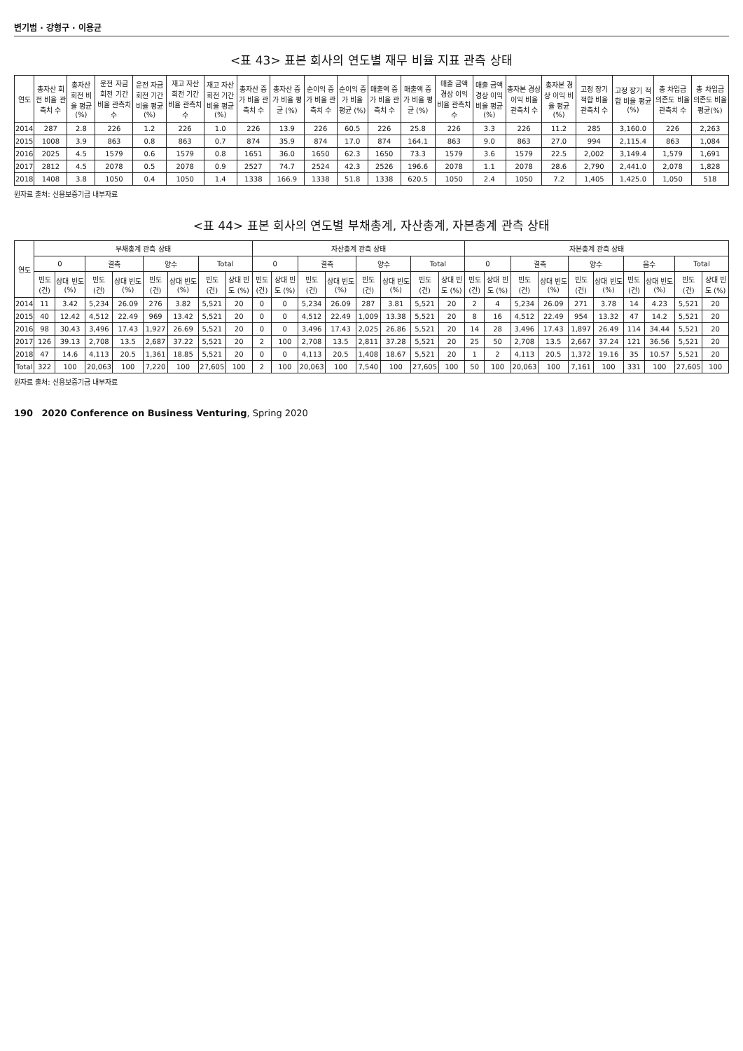변기범 · 강형구 · 이용균
<표 43> 표본 회사의 연도별 재무 비율 지표 관측 상태
| 연도 | 총자산 회전 비율 관측치 수 | 총자산 회전 비율 평균 (%) | 운전 자금 회전 기간 비율 관측치 수 | 운전 자금 회전 기간 비율 평균 (%) | 재고 자산 회전 기간 비율 관측치 수 | 재고 자산 회전 기간 비율 평균 (%) | 총자산 증가 비율 관측치 수 | 총자산 증가 비율 평균 (%) | 순이익 증가 비율 관측치 수 | 순이익 증가 비율 평균 (%) | 매출액 증가 비율 관측치 수 | 매출액 증가 비율 평균 (%) | 매출 금액 경상 이익 비율 관측치 수 | 매출 금액 경상 이익 비율 평균 (%) | 총자본 경상 이익 비율 관측치 수 | 총자본 경상 이익 비율 평균 (%) | 고정 장기 적합 비율 관측치 수 | 고정 장기 적합 비율 평균 (%) | 총 차입금 의존도 비율 관측치 수 | 총 차입금 의존도 비율 평균(%) |
| --- | --- | --- | --- | --- | --- | --- | --- | --- | --- | --- | --- | --- | --- | --- | --- | --- | --- | --- | --- | --- |
| 2014 | 287 | 2.8 | 226 | 1.2 | 226 | 1.0 | 226 | 13.9 | 226 | 60.5 | 226 | 25.8 | 226 | 3.3 | 226 | 11.2 | 285 | 3,160.0 | 226 | 2,263 |
| 2015 | 1008 | 3.9 | 863 | 0.8 | 863 | 0.7 | 874 | 35.9 | 874 | 17.0 | 874 | 164.1 | 863 | 9.0 | 863 | 27.0 | 994 | 2,115.4 | 863 | 1,084 |
| 2016 | 2025 | 4.5 | 1579 | 0.6 | 1579 | 0.8 | 1651 | 36.0 | 1650 | 62.3 | 1650 | 73.3 | 1579 | 3.6 | 1579 | 22.5 | 2,002 | 3,149.4 | 1,579 | 1,691 |
| 2017 | 2812 | 4.5 | 2078 | 0.5 | 2078 | 0.9 | 2527 | 74.7 | 2524 | 42.3 | 2526 | 196.6 | 2078 | 1.1 | 2078 | 28.6 | 2,790 | 2,441.0 | 2,078 | 1,828 |
| 2018 | 1408 | 3.8 | 1050 | 0.4 | 1050 | 1.4 | 1338 | 166.9 | 1338 | 51.8 | 1338 | 620.5 | 1050 | 2.4 | 1050 | 7.2 | 1,405 | 1,425.0 | 1,050 | 518 |
원자료 출처: 신용보증기금 내부자료
<표 44> 표본 회사의 연도별 부채총계, 자산총계, 자본총계 관측 상태
| 연도 | 부채총계 관측 상태 | | | | | | | | 자산총계 관측 상태 | | | | | | | | 자본총계 관측 상태 | | | | | | | | | |
| --- | --- | --- | --- | --- | --- | --- | --- | --- | --- | --- | --- | --- | --- | --- | --- | --- | --- | --- | --- | --- | --- | --- | --- | --- | --- | --- |
| | 0 | | 결측 | | 양수 | | Total | | 0 | | 결측 | | 양수 | | Total | | 0 | | 결측 | | 양수 | | 음수 | | Total | |
| | 빈도 (건) | 상대 빈도 (%) | 빈도 (건) | 상대 빈도 (%) | 빈도 (건) | 상대 빈도 (%) | 빈도 (건) | 상대 빈도 (%) | 빈도 (건) | 상대 빈도 (%) | 빈도 (건) | 상대 빈도 (%) | 빈도 (건) | 상대 빈도 (%) | 빈도 (건) | 상대 빈도 (%) | 빈도 (건) | 상대 빈도 (%) | 빈도 (건) | 상대 빈도 (%) | 빈도 (건) | 상대 빈도 (%) | 빈도 (건) | 상대 빈도 (%) | 빈도 (건) | 상대 빈도 (%) |
| 2014 | 11 | 3.42 | 5,234 | 26.09 | 276 | 3.82 | 5,521 | 20 | 0 | 0 | 5,234 | 26.09 | 287 | 3.81 | 5,521 | 20 | 2 | 4 | 5,234 | 26.09 | 271 | 3.78 | 14 | 4.23 | 5,521 | 20 |
| 2015 | 40 | 12.42 | 4,512 | 22.49 | 969 | 13.42 | 5,521 | 20 | 0 | 0 | 4,512 | 22.49 | 1,009 | 13.38 | 5,521 | 20 | 8 | 16 | 4,512 | 22.49 | 954 | 13.32 | 47 | 14.2 | 5,521 | 20 |
| 2016 | 98 | 30.43 | 3,496 | 17.43 | 1,927 | 26.69 | 5,521 | 20 | 0 | 0 | 3,496 | 17.43 | 2,025 | 26.86 | 5,521 | 20 | 14 | 28 | 3,496 | 17.43 | 1,897 | 26.49 | 114 | 34.44 | 5,521 | 20 |
| 2017 | 126 | 39.13 | 2,708 | 13.5 | 2,687 | 37.22 | 5,521 | 20 | 2 | 100 | 2,708 | 13.5 | 2,811 | 37.28 | 5,521 | 20 | 25 | 50 | 2,708 | 13.5 | 2,667 | 37.24 | 121 | 36.56 | 5,521 | 20 |
| 2018 | 47 | 14.6 | 4,113 | 20.5 | 1,361 | 18.85 | 5,521 | 20 | 0 | 0 | 4,113 | 20.5 | 1,408 | 18.67 | 5,521 | 20 | 1 | 2 | 4,113 | 20.5 | 1,372 | 19.16 | 35 | 10.57 | 5,521 | 20 |
| Total | 322 | 100 | 20,063 | 100 | 7,220 | 100 | 27,605 | 100 | 2 | 100 | 20,063 | 100 | 7,540 | 100 | 27,605 | 100 | 50 | 100 | 20,063 | 100 | 7,161 | 100 | 331 | 100 | 27,605 | 100 |
원자료 출처: 신용보증기금 내부자료
190 2020 Conference on Business Venturing, Spring 2020